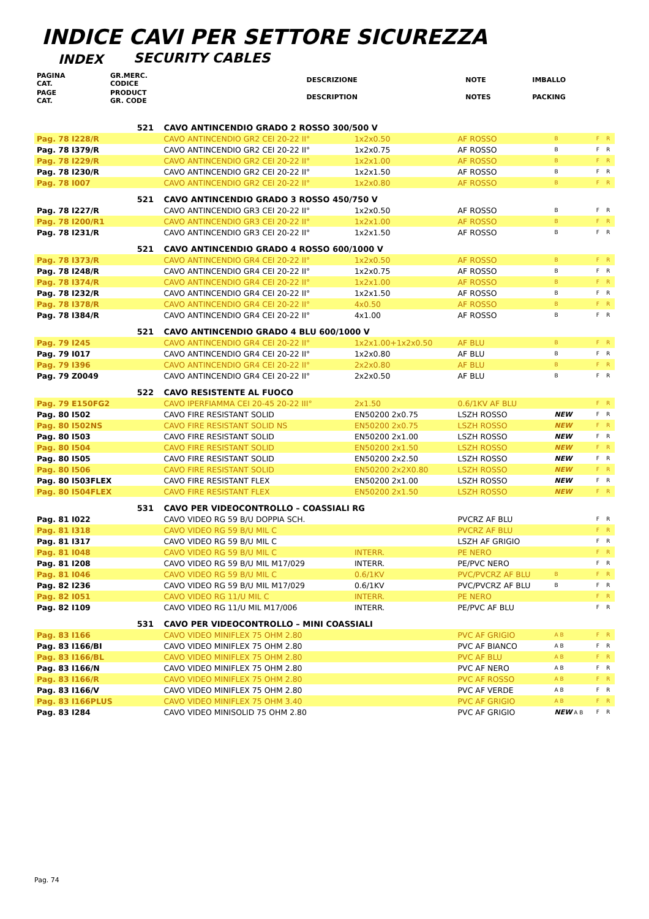INDICE CAVI PER SETTORE SICUREZZA
INDEX SECURITY CABLES
| PAGINA CAT. | GR.MERC. CODICE | DESCRIZIONE | NOTE | IMBALLO |
| PAGE CAT. | PRODUCT GR. CODE | DESCRIPTION | NOTES | PACKING |
| | 521 | CAVO ANTINCENDIO GRADO 2 ROSSO 300/500 V | | | | | |
| Pag. 78 I228/R | | CAVO ANTINCENDIO GR2 CEI 20-22 II° | 1x2x0.50 | AF ROSSO | B | F | R |
| Pag. 78 I379/R | | CAVO ANTINCENDIO GR2 CEI 20-22 II° | 1x2x0.75 | AF ROSSO | B | F | R |
| Pag. 78 I229/R | | CAVO ANTINCENDIO GR2 CEI 20-22 II° | 1x2x1.00 | AF ROSSO | B | F | R |
| Pag. 78 I230/R | | CAVO ANTINCENDIO GR2 CEI 20-22 II° | 1x2x1.50 | AF ROSSO | B | F | R |
| Pag. 78 I007 | | CAVO ANTINCENDIO GR2 CEI 20-22 II° | 1x2x0.80 | AF ROSSO | B | F | R |
| | 521 | CAVO ANTINCENDIO GRADO 3 ROSSO 450/750 V | | | | | |
| Pag. 78 I227/R | | CAVO ANTINCENDIO GR3 CEI 20-22 II° | 1x2x0.50 | AF ROSSO | B | F | R |
| Pag. 78 I200/R1 | | CAVO ANTINCENDIO GR3 CEI 20-22 II° | 1x2x1.00 | AF ROSSO | B | F | R |
| Pag. 78 I231/R | | CAVO ANTINCENDIO GR3 CEI 20-22 II° | 1x2x1.50 | AF ROSSO | B | F | R |
| | 521 | CAVO ANTINCENDIO GRADO 4 ROSSO 600/1000 V | | | | | |
| Pag. 78 I373/R | | CAVO ANTINCENDIO GR4 CEI 20-22 II° | 1x2x0.50 | AF ROSSO | B | F | R |
| Pag. 78 I248/R | | CAVO ANTINCENDIO GR4 CEI 20-22 II° | 1x2x0.75 | AF ROSSO | B | F | R |
| Pag. 78 I374/R | | CAVO ANTINCENDIO GR4 CEI 20-22 II° | 1x2x1.00 | AF ROSSO | B | F | R |
| Pag. 78 I232/R | | CAVO ANTINCENDIO GR4 CEI 20-22 II° | 1x2x1.50 | AF ROSSO | B | F | R |
| Pag. 78 I378/R | | CAVO ANTINCENDIO GR4 CEI 20-22 II° | 4x0.50 | AF ROSSO | B | F | R |
| Pag. 78 I384/R | | CAVO ANTINCENDIO GR4 CEI 20-22 II° | 4x1.00 | AF ROSSO | B | F | R |
| | 521 | CAVO ANTINCENDIO GRADO 4 BLU 600/1000 V | | | | | |
| Pag. 79 I245 | | CAVO ANTINCENDIO GR4 CEI 20-22 II° | 1x2x1.00+1x2x0.50 | AF BLU | B | F | R |
| Pag. 79 I017 | | CAVO ANTINCENDIO GR4 CEI 20-22 II° | 1x2x0.80 | AF BLU | B | F | R |
| Pag. 79 I396 | | CAVO ANTINCENDIO GR4 CEI 20-22 II° | 2x2x0.80 | AF BLU | B | F | R |
| Pag. 79 Z0049 | | CAVO ANTINCENDIO GR4 CEI 20-22 II° | 2x2x0.50 | AF BLU | B | F | R |
| | 522 | CAVO RESISTENTE AL FUOCO | | | | | |
| Pag. 79 E150FG2 | | CAVO IPERFIAMMA CEI 20-45 20-22 III° | 2x1.50 | 0.6/1KV AF BLU | | F | R |
| Pag. 80 I502 | | CAVO FIRE RESISTANT SOLID | EN50200 2x0.75 | LSZH ROSSO | NEW | F | R |
| Pag. 80 I502NS | | CAVO FIRE RESISTANT SOLID NS | EN50200 2x0.75 | LSZH ROSSO | NEW | F | R |
| Pag. 80 I503 | | CAVO FIRE RESISTANT SOLID | EN50200 2x1.00 | LSZH ROSSO | NEW | F | R |
| Pag. 80 I504 | | CAVO FIRE RESISTANT SOLID | EN50200 2x1.50 | LSZH ROSSO | NEW | F | R |
| Pag. 80 I505 | | CAVO FIRE RESISTANT SOLID | EN50200 2x2.50 | LSZH ROSSO | NEW | F | R |
| Pag. 80 I506 | | CAVO FIRE RESISTANT SOLID | EN50200 2x2X0.80 | LSZH ROSSO | NEW | F | R |
| Pag. 80 I503FLEX | | CAVO FIRE RESISTANT FLEX | EN50200 2x1.00 | LSZH ROSSO | NEW | F | R |
| Pag. 80 I504FLEX | | CAVO FIRE RESISTANT FLEX | EN50200 2x1.50 | LSZH ROSSO | NEW | F | R |
| | 531 | CAVO PER VIDEOCONTROLLO – COASSIALI RG | | | | | |
| Pag. 81 I022 | | CAVO VIDEO RG 59 B/U DOPPIA SCH. | | PVCRZ AF BLU | | F | R |
| Pag. 81 I318 | | CAVO VIDEO RG 59 B/U MIL C | | PVCRZ AF BLU | | F | R |
| Pag. 81 I317 | | CAVO VIDEO RG 59 B/U MIL C | | LSZH AF GRIGIO | | F | R |
| Pag. 81 I048 | | CAVO VIDEO RG 59 B/U MIL C | INTERR. | PE NERO | | F | R |
| Pag. 81 I208 | | CAVO VIDEO RG 59 B/U MIL M17/029 | INTERR. | PE/PVC NERO | | F | R |
| Pag. 81 I046 | | CAVO VIDEO RG 59 B/U MIL C | 0.6/1KV | PVC/PVCRZ AF BLU | B | F | R |
| Pag. 82 I236 | | CAVO VIDEO RG 59 B/U MIL M17/029 | 0.6/1KV | PVC/PVCRZ AF BLU | B | F | R |
| Pag. 82 I051 | | CAVO VIDEO RG 11/U MIL C | INTERR. | PE NERO | | F | R |
| Pag. 82 I109 | | CAVO VIDEO RG 11/U MIL M17/006 | INTERR. | PE/PVC AF BLU | | F | R |
| | 531 | CAVO PER VIDEOCONTROLLO – MINI COASSIALI | | | | | |
| Pag. 83 I166 | | CAVO VIDEO MINIFLEX 75 OHM 2.80 | | PVC AF GRIGIO | A B | F | R |
| Pag. 83 I166/BI | | CAVO VIDEO MINIFLEX 75 OHM 2.80 | | PVC AF BIANCO | A B | F | R |
| Pag. 83 I166/BL | | CAVO VIDEO MINIFLEX 75 OHM 2.80 | | PVC AF BLU | A B | F | R |
| Pag. 83 I166/N | | CAVO VIDEO MINIFLEX 75 OHM 2.80 | | PVC AF NERO | A B | F | R |
| Pag. 83 I166/R | | CAVO VIDEO MINIFLEX 75 OHM 2.80 | | PVC AF ROSSO | A B | F | R |
| Pag. 83 I166/V | | CAVO VIDEO MINIFLEX 75 OHM 2.80 | | PVC AF VERDE | A B | F | R |
| Pag. 83 I166PLUS | | CAVO VIDEO MINIFLEX 75 OHM 3.40 | | PVC AF GRIGIO | A B | F | R |
| Pag. 83 I284 | | CAVO VIDEO MINISOLID 75 OHM 2.80 | | PVC AF GRIGIO | NEW A B | F | R |
Pag. 74